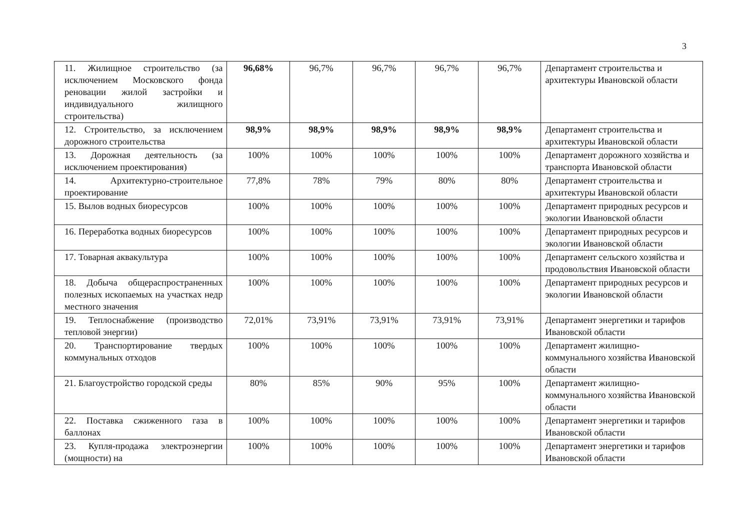3
| 11. Жилищное строительство (за исключением Московского фонда реновации жилой застройки и индивидуального жилищного строительства) | 96,68% | 96,7% | 96,7% | 96,7% | 96,7% | Департамент строительства и архитектуры Ивановской области |
| 12. Строительство, за исключением дорожного строительства | 98,9% | 98,9% | 98,9% | 98,9% | 98,9% | Департамент строительства и архитектуры Ивановской области |
| 13. Дорожная деятельность (за исключением проектирования) | 100% | 100% | 100% | 100% | 100% | Департамент дорожного хозяйства и транспорта Ивановской области |
| 14. Архитектурно-строительное проектирование | 77,8% | 78% | 79% | 80% | 80% | Департамент строительства и архитектуры Ивановской области |
| 15. Вылов водных биоресурсов | 100% | 100% | 100% | 100% | 100% | Департамент природных ресурсов и экологии Ивановской области |
| 16. Переработка водных биоресурсов | 100% | 100% | 100% | 100% | 100% | Департамент природных ресурсов и экологии Ивановской области |
| 17. Товарная аквакультура | 100% | 100% | 100% | 100% | 100% | Департамент сельского хозяйства и продовольствия Ивановской области |
| 18. Добыча общераспространенных полезных ископаемых на участках недр местного значения | 100% | 100% | 100% | 100% | 100% | Департамент природных ресурсов и экологии Ивановской области |
| 19. Теплоснабжение (производство тепловой энергии) | 72,01% | 73,91% | 73,91% | 73,91% | 73,91% | Департамент энергетики и тарифов Ивановской области |
| 20. Транспортирование твердых коммунальных отходов | 100% | 100% | 100% | 100% | 100% | Департамент жилищно-коммунального хозяйства Ивановской области |
| 21. Благоустройство городской среды | 80% | 85% | 90% | 95% | 100% | Департамент жилищно-коммунального хозяйства Ивановской области |
| 22. Поставка сжиженного газа в баллонах | 100% | 100% | 100% | 100% | 100% | Департамент энергетики и тарифов Ивановской области |
| 23. Купля-продажа электроэнергии (мощности) на | 100% | 100% | 100% | 100% | 100% | Департамент энергетики и тарифов Ивановской области |